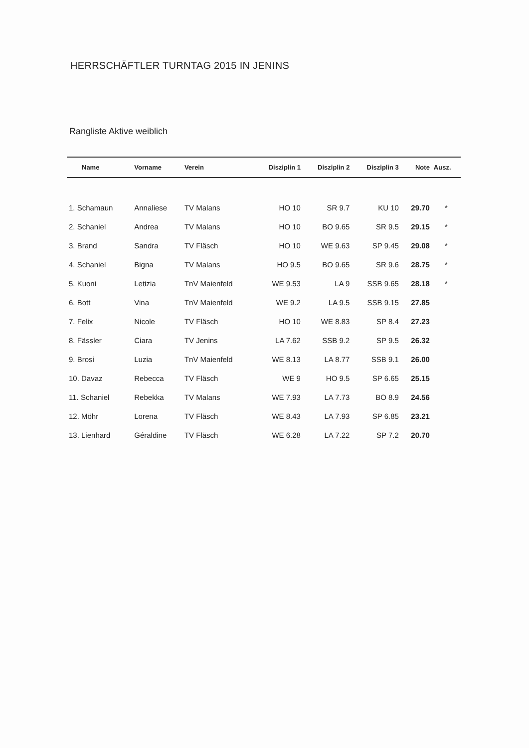HERRSCHÄFTLER TURNTAG 2015 IN JENINS
Rangliste Aktive weiblich
| Name | Vorname | Verein | Disziplin 1 | Disziplin 2 | Disziplin 3 | Note | Ausz. |
| --- | --- | --- | --- | --- | --- | --- | --- |
| 1. Schamaun | Annaliese | TV Malans | HO 10 | SR 9.7 | KU 10 | 29.70 | * |
| 2. Schaniel | Andrea | TV Malans | HO 10 | BO 9.65 | SR 9.5 | 29.15 | * |
| 3. Brand | Sandra | TV Fläsch | HO 10 | WE 9.63 | SP 9.45 | 29.08 | * |
| 4. Schaniel | Bigna | TV Malans | HO 9.5 | BO 9.65 | SR 9.6 | 28.75 | * |
| 5. Kuoni | Letizia | TnV Maienfeld | WE 9.53 | LA 9 | SSB 9.65 | 28.18 | * |
| 6. Bott | Vina | TnV Maienfeld | WE 9.2 | LA 9.5 | SSB 9.15 | 27.85 | |
| 7. Felix | Nicole | TV Fläsch | HO 10 | WE 8.83 | SP 8.4 | 27.23 | |
| 8. Fässler | Ciara | TV Jenins | LA 7.62 | SSB 9.2 | SP 9.5 | 26.32 | |
| 9. Brosi | Luzia | TnV Maienfeld | WE 8.13 | LA 8.77 | SSB 9.1 | 26.00 | |
| 10. Davaz | Rebecca | TV Fläsch | WE 9 | HO 9.5 | SP 6.65 | 25.15 | |
| 11. Schaniel | Rebekka | TV Malans | WE 7.93 | LA 7.73 | BO 8.9 | 24.56 | |
| 12. Möhr | Lorena | TV Fläsch | WE 8.43 | LA 7.93 | SP 6.85 | 23.21 | |
| 13. Lienhard | Géraldine | TV Fläsch | WE 6.28 | LA 7.22 | SP 7.2 | 20.70 | |